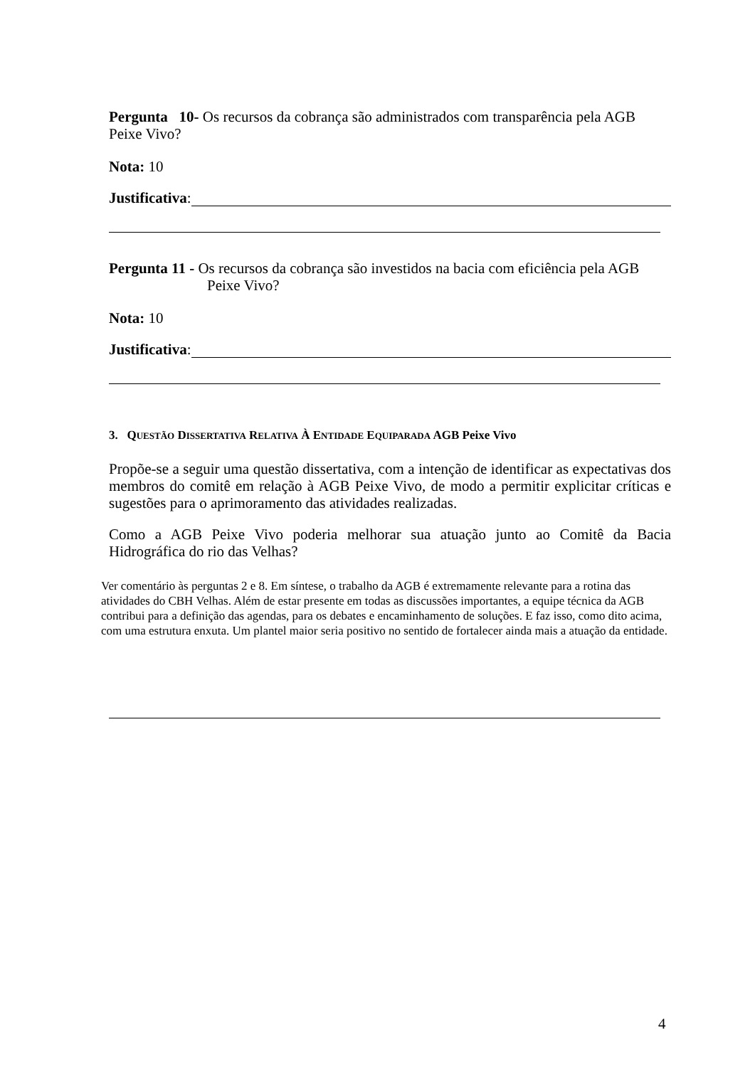Pergunta 10- Os recursos da cobrança são administrados com transparência pela AGB Peixe Vivo?
Nota: 10
Justificativa:
Pergunta 11 - Os recursos da cobrança são investidos na bacia com eficiência pela AGB
Peixe Vivo?
Nota: 10
Justificativa:
3. QUESTÃO DISSERTATIVA RELATIVA À ENTIDADE EQUIPARADA AGB Peixe Vivo
Propõe-se a seguir uma questão dissertativa, com a intenção de identificar as expectativas dos membros do comitê em relação à AGB Peixe Vivo, de modo a permitir explicitar críticas e sugestões para o aprimoramento das atividades realizadas.
Como a AGB Peixe Vivo poderia melhorar sua atuação junto ao Comitê da Bacia Hidrográfica do rio das Velhas?
Ver comentário às perguntas 2 e 8. Em síntese, o trabalho da AGB é extremamente relevante para a rotina das atividades do CBH Velhas. Além de estar presente em todas as discussões importantes, a equipe técnica da AGB contribui para a definição das agendas, para os debates e encaminhamento de soluções. E faz isso, como dito acima, com uma estrutura enxuta. Um plantel maior seria positivo no sentido de fortalecer ainda mais a atuação da entidade.
4